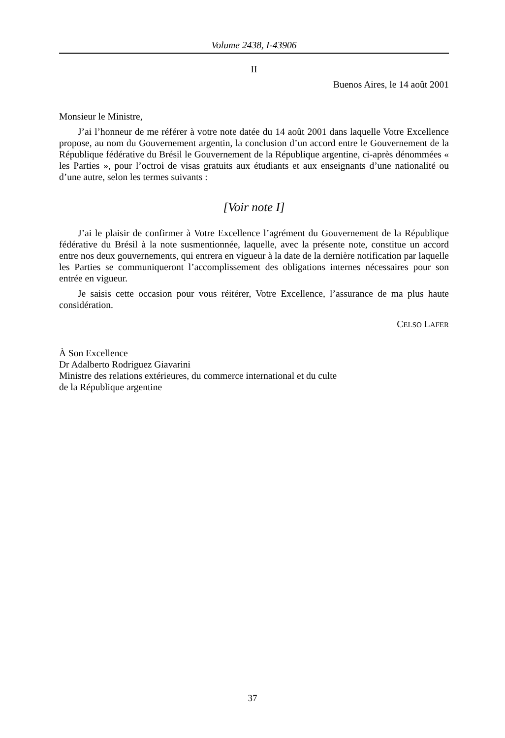Volume 2438, I-43906
II
Buenos Aires, le 14 août 2001
Monsieur le Ministre,
J’ai l’honneur de me référer à votre note datée du 14 août 2001 dans laquelle Votre Excellence propose, au nom du Gouvernement argentin, la conclusion d’un accord entre le Gouvernement de la République fédérative du Brésil le Gouvernement de la République argentine, ci-après dénommées « les Parties », pour l’octroi de visas gratuits aux étudiants et aux enseignants d’une nationalité ou d’une autre, selon les termes suivants :
[Voir note I]
J’ai le plaisir de confirmer à Votre Excellence l’agrément du Gouvernement de la République fédérative du Brésil à la note susmentionnée, laquelle, avec la présente note, constitue un accord entre nos deux gouvernements, qui entrera en vigueur à la date de la dernière notification par laquelle les Parties se communiqueront l’accomplissement des obligations internes nécessaires pour son entrée en vigueur.
Je saisis cette occasion pour vous réitérer, Votre Excellence, l’assurance de ma plus haute considération.
CELSO LAFER
À Son Excellence
Dr Adalberto Rodriguez Giavarini
Ministre des relations extérieures, du commerce international et du culte
de la République argentine
37